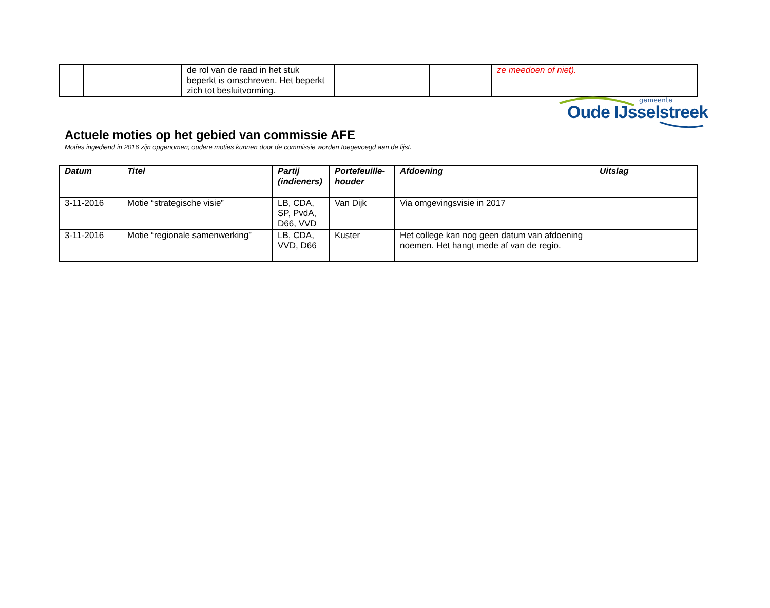gemeente
Oude IJsselstreek
| | | de rol van de raad in het stuk beperkt is omschreven. Het beperkt zich tot besluitvorming. | | | ze meedoen of niet). |
Actuele moties op het gebied van commissie AFE
Moties ingediend in 2016 zijn opgenomen; oudere moties kunnen door de commissie worden toegevoegd aan de lijst.
| Datum | Titel | Partij (indieners) | Portefeuille-houder | Afdoening | Uitslag |
| --- | --- | --- | --- | --- | --- |
| 3-11-2016 | Motie “strategische visie” | LB, CDA, SP, PvdA, D66, VVD | Van Dijk | Via omgevingsvisie in 2017 | |
| 3-11-2016 | Motie “regionale samenwerking” | LB, CDA, VVD, D66 | Kuster | Het college kan nog geen datum van afdoening noemen. Het hangt mede af van de regio. | |